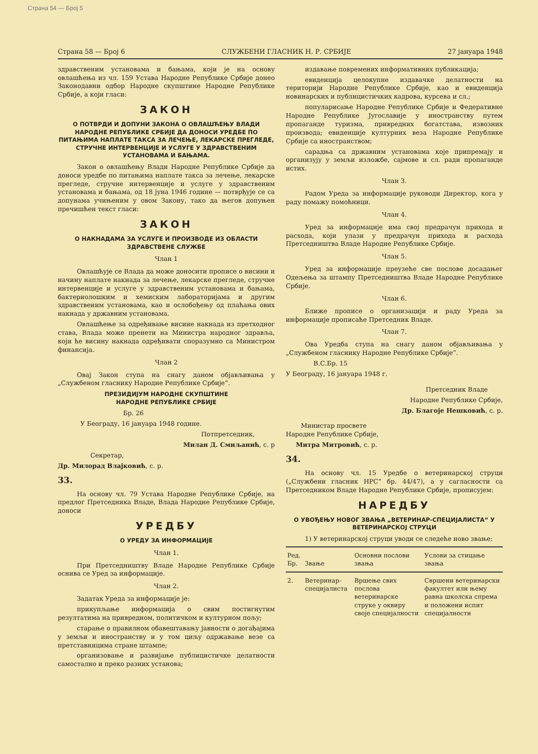Страна 54 — Број 5
Страна 58 — Број 6 СЛУЖБЕНИ ГЛАСНИК Н. Р. СРБИЈЕ 27 јануара 1948
здравственим установама и бањама, који је на основу овлашћења из чл. 159 Устава Народне Републике Србије донео Законодавни одбор Народне скупштине Народне Републике Србије, а који гласи:
ЗАКОН
О ПОТВРДИ И ДОПУНИ ЗАКОНА О ОВЛАШЋЕЊУ ВЛАДИ НАРОДНЕ РЕПУБЛИКЕ СРБИЈЕ ДА ДОНОСИ УРЕДБЕ ПО ПИТАЊИМА НАПЛАТЕ ТАКСА ЗА ЛЕЧЕЊЕ, ЛЕКАРСКЕ ПРЕГЛЕДЕ, СТРУЧНЕ ИНТЕРВЕНЦИЈЕ И УСЛУГЕ У ЗДРАВСТВЕНИМ УСТАНОВАМА И БАЊАМА.
Закон о овлашћењу Влади Народне Републике Србије да доноси уредбе по питањима наплате такса за лечење, лекарске прегледе, стручне интервенције и услуге у здравственим установама и бањама, од 18 јуна 1946 године — потврђује се са допунама учињеним у овом Закону, тако да његов допуњен пречишћен текст гласи:
ЗАКОН
О НАКНАДАМА ЗА УСЛУГЕ И ПРОИЗВОДЕ ИЗ ОБЛАСТИ ЗДРАВСТВЕНЕ СЛУЖБЕ
Члан 1
Овлашћује се Влада да може доносити прописе о висини и начину наплате накнада за лечење, лекарске прегледе, стручне интервенције и услуге у здравственим установама и бањама, бактериолошким и хемиским лабораторијама и другим здравственим установама, као и ослобођењу од плаћања ових накнада у државним установама.
Овлашћење за одређивање висине накнада из претходног става, Влада може пренети на Министра народног здравља, који ће висину накнада одређивати споразумно са Министром финансија.
Члан 2
Овај Закон ступа на снагу даном објављивања у „Службеном гласнику Народне Републике Србије“.
ПРЕЗИДИЈУМ НАРОДНЕ СКУПШТИНЕ
НАРОДНЕ РЕПУБЛИКЕ СРБИЈЕ
Бр. 26
У Београду, 16 јануара 1948 године.
Потпретседник,
Милан Д. Смиљанић, с. р
Секретар,
Др. Милорад Влајковић, с. р.
33.
На основу чл. 79 Устава Народне Републике Србије, на предлог Претседника Владе, Влада Народне Републике Србије, доноси
УРЕДБУ
О УРЕДУ ЗА ИНФОРМАЦИЈЕ
Члан 1.
При Претседништву Владе Народне Републике Србије оснива се Уред за информације.
Члан 2.
Задатак Уреда за информације је:
прикупљање информација о свим постигнутим резултатима на привредном, политичком и културном пољу;
старање о правилном обавештавању јавности о догађајима у земљи и иностранству и у том циљу одржавање везе са претставницима стране штампе;
организовање и развијање публицистичке делатности самостално и преко разних установа;
издавање повремених информативних публикација;
евиденција целокупне издавачке делатности на територији Народне Републике Србије, као и евиденција новинарских и публицистичких кадрова, курсева и сл.;
популарисање Народне Републике Србије и Федеративне Народне Републике Југославије у иностранству путем пропаганде туризма, привредних богатстава, извозних производа; евиденције културних веза Народне Републике Србије са иностранством;
сарадња са државним установама које припремају и организују у земљи изложбе, сајмове и сл. ради пропаганде истих.
Члан 3.
Радом Уреда за информације руководи Директор, кога у раду помажу помоћници.
Члан 4.
Уред за информације има свој предрачун прихода и расхода, који улази у предрачун прихода и расхода Претседништва Владе Народне Републике Србије.
Члан 5.
Уред за информације преузеће све послове досадањег Одељења за штампу Претседништва Владе Народне Републике Србије.
Члан 6.
Ближе прописе о организацији и раду Уреда за информације прописаће Претседник Владе.
Члан 7.
Ова Уредба ступа на снагу даном објављивања у „Службеном гласнику Народне Републике Србије“.
В.С.Бр. 15
У Београду, 16 јануара 1948 г.
Претседник Владе
Народне Републике Србије,
Др. Благоје Нешковић, с. р.
Министар просвете
Народне Републике Србије,
Митра Митровић, с. р.
34.
На основу чл. 15 Уредбе о ветеринарској струци („Службени гласник НРС“ бр. 44/47), а у сагласности са Претседником Владе Народне Републике Србије, прописујем:
НАРЕДБУ
О УВОЂЕЊУ НОВОГ ЗВАЊА „ВЕТЕРИНАР-СПЕЦИЈАЛИСТА“ У ВЕТЕРИНАРСКОЈ СТРУЦИ
1) У ветеринарској струци уводи се следеће ново звање:
| Ред. Бр. | Звање | Основни послови звања | Услови за стицање звања |
| --- | --- | --- | --- |
| 2. | Ветеринар-специјалиста | Вршење свих послова ветеринарске струке у оквиру своје специјалности | Свршени ветеринарски факултет или њему равна школска спрема и положени испит специјалности |